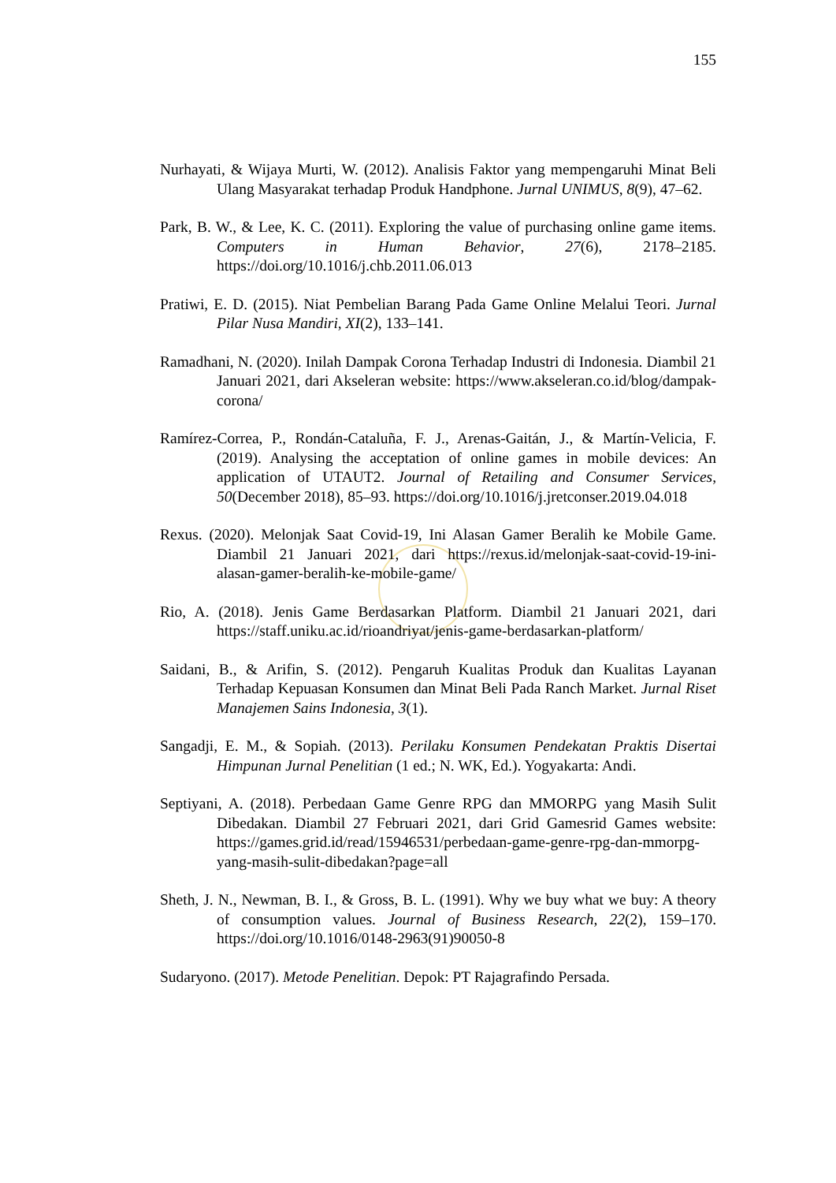155
Nurhayati, & Wijaya Murti, W. (2012). Analisis Faktor yang mempengaruhi Minat Beli Ulang Masyarakat terhadap Produk Handphone. Jurnal UNIMUS, 8(9), 47–62.
Park, B. W., & Lee, K. C. (2011). Exploring the value of purchasing online game items. Computers in Human Behavior, 27(6), 2178–2185. https://doi.org/10.1016/j.chb.2011.06.013
Pratiwi, E. D. (2015). Niat Pembelian Barang Pada Game Online Melalui Teori. Jurnal Pilar Nusa Mandiri, XI(2), 133–141.
Ramadhani, N. (2020). Inilah Dampak Corona Terhadap Industri di Indonesia. Diambil 21 Januari 2021, dari Akseleran website: https://www.akseleran.co.id/blog/dampak-corona/
Ramírez-Correa, P., Rondán-Cataluña, F. J., Arenas-Gaitán, J., & Martín-Velicia, F. (2019). Analysing the acceptation of online games in mobile devices: An application of UTAUT2. Journal of Retailing and Consumer Services, 50(December 2018), 85–93. https://doi.org/10.1016/j.jretconser.2019.04.018
Rexus. (2020). Melonjak Saat Covid-19, Ini Alasan Gamer Beralih ke Mobile Game. Diambil 21 Januari 2021, dari https://rexus.id/melonjak-saat-covid-19-ini-alasan-gamer-beralih-ke-mobile-game/
Rio, A. (2018). Jenis Game Berdasarkan Platform. Diambil 21 Januari 2021, dari https://staff.uniku.ac.id/rioandriyat/jenis-game-berdasarkan-platform/
Saidani, B., & Arifin, S. (2012). Pengaruh Kualitas Produk dan Kualitas Layanan Terhadap Kepuasan Konsumen dan Minat Beli Pada Ranch Market. Jurnal Riset Manajemen Sains Indonesia, 3(1).
Sangadji, E. M., & Sopiah. (2013). Perilaku Konsumen Pendekatan Praktis Disertai Himpunan Jurnal Penelitian (1 ed.; N. WK, Ed.). Yogyakarta: Andi.
Septiyani, A. (2018). Perbedaan Game Genre RPG dan MMORPG yang Masih Sulit Dibedakan. Diambil 27 Februari 2021, dari Grid Gamesrid Games website: https://games.grid.id/read/15946531/perbedaan-game-genre-rpg-dan-mmorpg-yang-masih-sulit-dibedakan?page=all
Sheth, J. N., Newman, B. I., & Gross, B. L. (1991). Why we buy what we buy: A theory of consumption values. Journal of Business Research, 22(2), 159–170. https://doi.org/10.1016/0148-2963(91)90050-8
Sudaryono. (2017). Metode Penelitian. Depok: PT Rajagrafindo Persada.